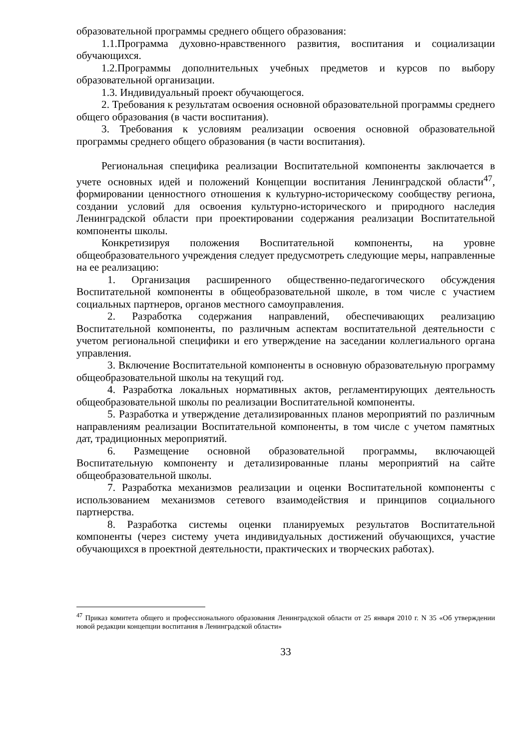образовательной программы среднего общего образования:
1.1.Программа духовно-нравственного развития, воспитания и социализации обучающихся.
1.2.Программы дополнительных учебных предметов и курсов по выбору образовательной организации.
1.3. Индивидуальный проект обучающегося.
2. Требования к результатам освоения основной образовательной программы среднего общего образования (в части воспитания).
3. Требования к условиям реализации освоения основной образовательной программы среднего общего образования (в части воспитания).
Региональная специфика реализации Воспитательной компоненты заключается в учете основных идей и положений Концепции воспитания Ленинградской области<sup>47</sup>, формировании ценностного отношения к культурно-историческому сообществу региона, создании условий для освоения культурно-исторического и природного наследия Ленинградской области при проектировании содержания реализации Воспитательной компоненты школы.
Конкретизируя положения Воспитательной компоненты, на уровне общеобразовательного учреждения следует предусмотреть следующие меры, направленные на ее реализацию:
1. Организация расширенного общественно-педагогического обсуждения Воспитательной компоненты в общеобразовательной школе, в том числе с участием социальных партнеров, органов местного самоуправления.
2. Разработка содержания направлений, обеспечивающих реализацию Воспитательной компоненты, по различным аспектам воспитательной деятельности с учетом региональной специфики и его утверждение на заседании коллегиального органа управления.
3. Включение Воспитательной компоненты в основную образовательную программу общеобразовательной школы на текущий год.
4. Разработка локальных нормативных актов, регламентирующих деятельность общеобразовательной школы по реализации Воспитательной компоненты.
5. Разработка и утверждение детализированных планов мероприятий по различным направлениям реализации Воспитательной компоненты, в том числе с учетом памятных дат, традиционных мероприятий.
6. Размещение основной образовательной программы, включающей Воспитательную компоненту и детализированные планы мероприятий на сайте общеобразовательной школы.
7. Разработка механизмов реализации и оценки Воспитательной компоненты с использованием механизмов сетевого взаимодействия и принципов социального партнерства.
8. Разработка системы оценки планируемых результатов Воспитательной компоненты (через систему учета индивидуальных достижений обучающихся, участие обучающихся в проектной деятельности, практических и творческих работах).
<sup>47</sup> Приказ комитета общего и профессионального образования Ленинградской области от 25 января 2010 г. N 35 «Об утверждении новой редакции концепции воспитания в Ленинградской области»
33